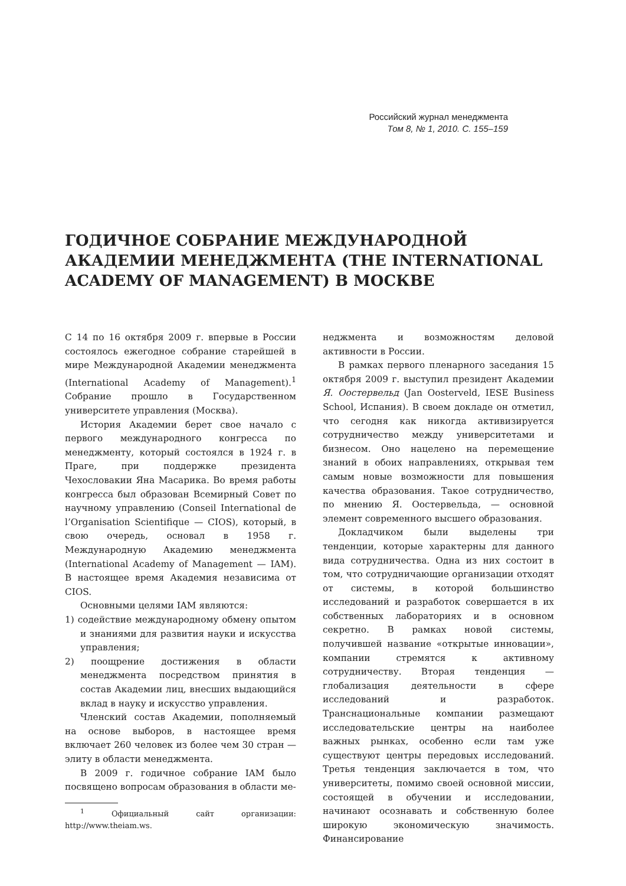Российский журнал менеджмента
Том 8, № 1, 2010. С. 155–159
ГОДИЧНОЕ СОБРАНИЕ МЕЖДУНАРОДНОЙ АКАДЕМИИ МЕНЕДЖМЕНТА (THE INTERNATIONAL ACADEMY OF MANAGEMENT) В МОСКВЕ
С 14 по 16 октября 2009 г. впервые в России состоялось ежегодное собрание старейшей в мире Международной Академии менеджмента (International Academy of Management).<sup>1</sup> Собрание прошло в Государственном университете управления (Москва).
История Академии берет свое начало с первого международного конгресса по менеджменту, который состоялся в 1924 г. в Праге, при поддержке президента Чехословакии Яна Масарика. Во время работы конгресса был образован Всемирный Совет по научному управлению (Conseil International de l’Organisation Scientifique — CIOS), который, в свою очередь, основал в 1958 г. Международную Академию менеджмента (International Academy of Management — IAM). В настоящее время Академия независима от CIOS.
Основными целями IAM являются:
1) содействие международному обмену опытом и знаниями для развития науки и искусства управления;
2) поощрение достижения в области менеджмента посредством принятия в состав Академии лиц, внесших выдающийся вклад в науку и искусство управления.
Членский состав Академии, пополняемый на основе выборов, в настоящее время включает 260 человек из более чем 30 стран — элиту в области менеджмента.
В 2009 г. годичное собрание IAM было посвящено вопросам образования в области ме-
<sup>1</sup> Официальный сайт организации: http://www.theiam.ws.
неджмента и возможностям деловой активности в России.
В рамках первого пленарного заседания 15 октября 2009 г. выступил президент Академии Я. Оостервельд (Jan Oosterveld, IESE Business School, Испания). В своем докладе он отметил, что сегодня как никогда активизируется сотрудничество между университетами и бизнесом. Оно нацелено на перемещение знаний в обоих направлениях, открывая тем самым новые возможности для повышения качества образования. Такое сотрудничество, по мнению Я. Оостервельда, — основной элемент современного высшего образования.
Докладчиком были выделены три тенденции, которые характерны для данного вида сотрудничества. Одна из них состоит в том, что сотрудничающие организации отходят от системы, в которой большинство исследований и разработок совершается в их собственных лабораториях и в основном секретно. В рамках новой системы, получившей название «открытые инновации», компании стремятся к активному сотрудничеству. Вторая тенденция — глобализация деятельности в сфере исследований и разработок. Транснациональные компании размещают исследовательские центры на наиболее важных рынках, особенно если там уже существуют центры передовых исследований. Третья тенденция заключается в том, что университеты, помимо своей основной миссии, состоящей в обучении и исследовании, начинают осознавать и собственную более широкую экономическую значимость. Финансирование